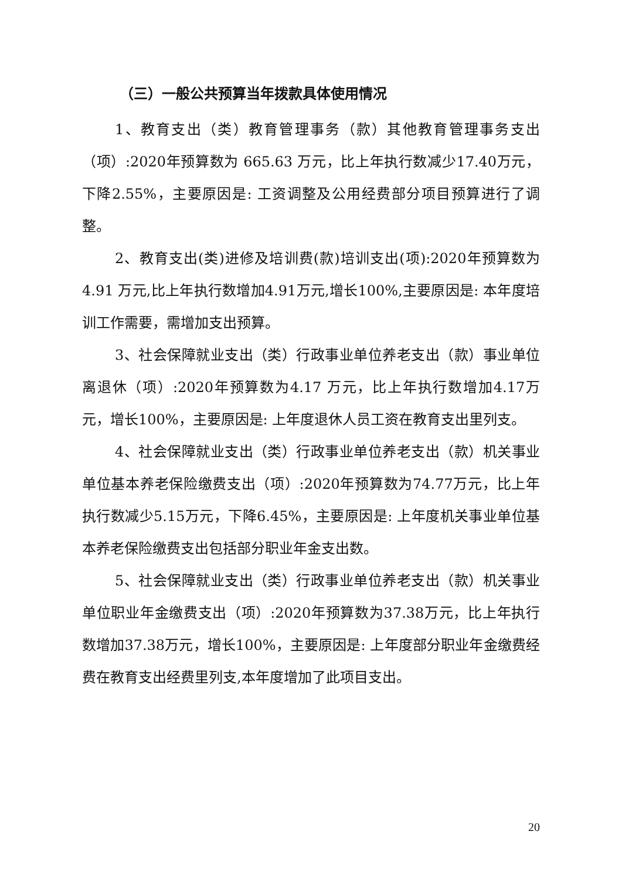（三）一般公共预算当年拨款具体使用情况
1、教育支出（类）教育管理事务（款）其他教育管理事务支出（项）:2020年预算数为 665.63 万元，比上年执行数减少17.40万元，下降2.55%，主要原因是: 工资调整及公用经费部分项目预算进行了调整。
2、教育支出(类)进修及培训费(款)培训支出(项):2020年预算数为4.91 万元,比上年执行数增加4.91万元,增长100%,主要原因是: 本年度培训工作需要，需增加支出预算。
3、社会保障就业支出（类）行政事业单位养老支出（款）事业单位离退休（项）:2020年预算数为4.17 万元，比上年执行数增加4.17万元，增长100%，主要原因是: 上年度退休人员工资在教育支出里列支。
4、社会保障就业支出（类）行政事业单位养老支出（款）机关事业单位基本养老保险缴费支出（项）:2020年预算数为74.77万元，比上年执行数减少5.15万元，下降6.45%，主要原因是: 上年度机关事业单位基本养老保险缴费支出包括部分职业年金支出数。
5、社会保障就业支出（类）行政事业单位养老支出（款）机关事业单位职业年金缴费支出（项）:2020年预算数为37.38万元，比上年执行数增加37.38万元，增长100%，主要原因是: 上年度部分职业年金缴费经费在教育支出经费里列支,本年度增加了此项目支出。
20